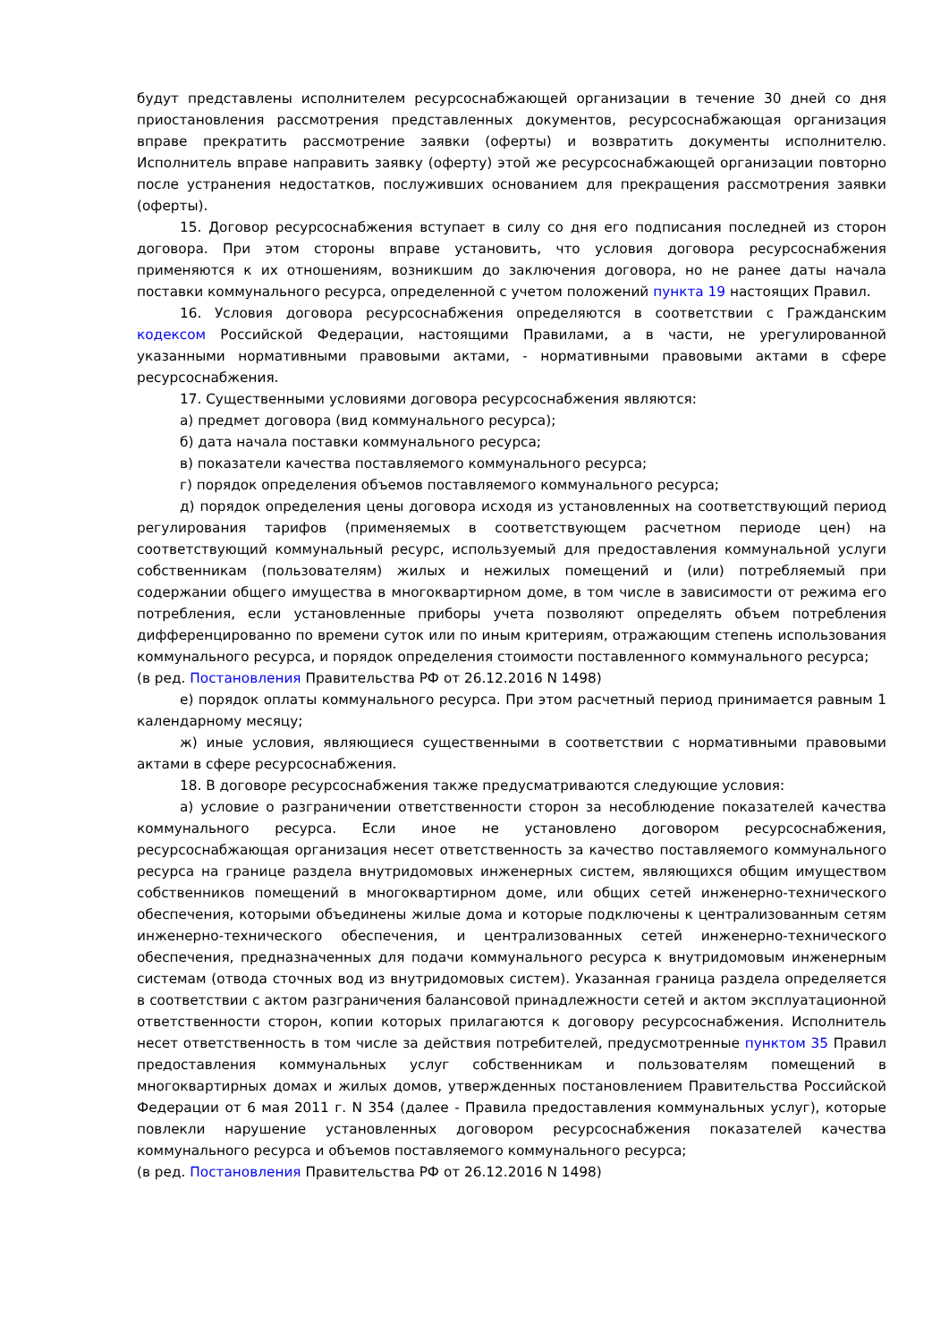будут представлены исполнителем ресурсоснабжающей организации в течение 30 дней со дня приостановления рассмотрения представленных документов, ресурсоснабжающая организация вправе прекратить рассмотрение заявки (оферты) и возвратить документы исполнителю. Исполнитель вправе направить заявку (оферту) этой же ресурсоснабжающей организации повторно после устранения недостатков, послуживших основанием для прекращения рассмотрения заявки (оферты).
15. Договор ресурсоснабжения вступает в силу со дня его подписания последней из сторон договора. При этом стороны вправе установить, что условия договора ресурсоснабжения применяются к их отношениям, возникшим до заключения договора, но не ранее даты начала поставки коммунального ресурса, определенной с учетом положений пункта 19 настоящих Правил.
16. Условия договора ресурсоснабжения определяются в соответствии с Гражданским кодексом Российской Федерации, настоящими Правилами, а в части, не урегулированной указанными нормативными правовыми актами, - нормативными правовыми актами в сфере ресурсоснабжения.
17. Существенными условиями договора ресурсоснабжения являются:
а) предмет договора (вид коммунального ресурса);
б) дата начала поставки коммунального ресурса;
в) показатели качества поставляемого коммунального ресурса;
г) порядок определения объемов поставляемого коммунального ресурса;
д) порядок определения цены договора исходя из установленных на соответствующий период регулирования тарифов (применяемых в соответствующем расчетном периоде цен) на соответствующий коммунальный ресурс, используемый для предоставления коммунальной услуги собственникам (пользователям) жилых и нежилых помещений и (или) потребляемый при содержании общего имущества в многоквартирном доме, в том числе в зависимости от режима его потребления, если установленные приборы учета позволяют определять объем потребления дифференцированно по времени суток или по иным критериям, отражающим степень использования коммунального ресурса, и порядок определения стоимости поставленного коммунального ресурса;
(в ред. Постановления Правительства РФ от 26.12.2016 N 1498)
е) порядок оплаты коммунального ресурса. При этом расчетный период принимается равным 1 календарному месяцу;
ж) иные условия, являющиеся существенными в соответствии с нормативными правовыми актами в сфере ресурсоснабжения.
18. В договоре ресурсоснабжения также предусматриваются следующие условия:
а) условие о разграничении ответственности сторон за несоблюдение показателей качества коммунального ресурса. Если иное не установлено договором ресурсоснабжения, ресурсоснабжающая организация несет ответственность за качество поставляемого коммунального ресурса на границе раздела внутридомовых инженерных систем, являющихся общим имуществом собственников помещений в многоквартирном доме, или общих сетей инженерно-технического обеспечения, которыми объединены жилые дома и которые подключены к централизованным сетям инженерно-технического обеспечения, и централизованных сетей инженерно-технического обеспечения, предназначенных для подачи коммунального ресурса к внутридомовым инженерным системам (отвода сточных вод из внутридомовых систем). Указанная граница раздела определяется в соответствии с актом разграничения балансовой принадлежности сетей и актом эксплуатационной ответственности сторон, копии которых прилагаются к договору ресурсоснабжения. Исполнитель несет ответственность в том числе за действия потребителей, предусмотренные пунктом 35 Правил предоставления коммунальных услуг собственникам и пользователям помещений в многоквартирных домах и жилых домов, утвержденных постановлением Правительства Российской Федерации от 6 мая 2011 г. N 354 (далее - Правила предоставления коммунальных услуг), которые повлекли нарушение установленных договором ресурсоснабжения показателей качества коммунального ресурса и объемов поставляемого коммунального ресурса;
(в ред. Постановления Правительства РФ от 26.12.2016 N 1498)